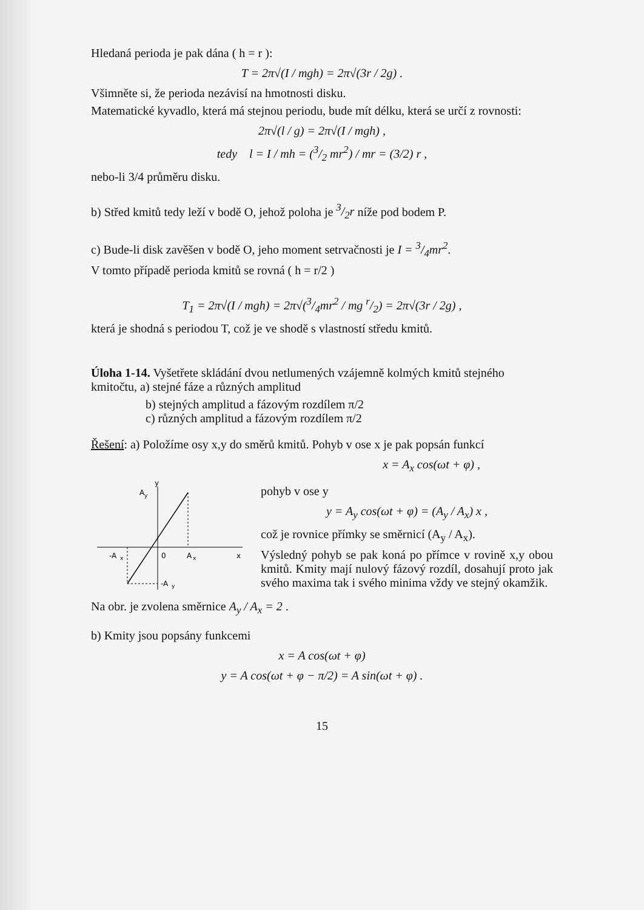Hledaná perioda je pak dána ( h = r ):
T = 2π√(I / mgh) = 2π√(3r / 2g) .
Všimněte si, že perioda nezávisí na hmotnosti disku.
Matematické kyvadlo, která má stejnou periodu, bude mít délku, která se určí z rovnosti:
2π√(l / g) = 2π√(I / mgh) ,
tedy l = I / mh = (3/2 mr<sup>2</sup>) / mr = (3/2) r ,
nebo-li 3/4 průměru disku.
b) Střed kmitů tedy leží v bodě O, jehož poloha je 3/2r níže pod bodem P.
c) Bude-li disk zavěšen v bodě O, jeho moment setrvačnosti je I = 3/4mr<sup>2</sup>.
V tomto případě perioda kmitů se rovná ( h = r/2 )
T<sub>1</sub> = 2π√(I / mgh) = 2π√(3/4mr<sup>2</sup> / mg r/2) = 2π√(3r / 2g) ,
která je shodná s periodou T, což je ve shodě s vlastností středu kmitů.
Úloha 1-14. Vyšetřete skládání dvou netlumených vzájemně kolmých kmitů stejného kmitočtu, a) stejné fáze a různých amplitud
b) stejných amplitud a fázovým rozdílem π/2
c) různých amplitud a fázovým rozdílem π/2
Řešení: a) Položíme osy x,y do směrů kmitů. Pohyb v ose x je pak popsán funkcí
x = A<sub>x</sub> cos(ωt + φ) ,
y
A
y
-A
x
0
A
x
x
-A
y
pohyb v ose y
y = A<sub>y</sub> cos(ωt + φ) = (A<sub>y</sub> / A<sub>x</sub>) x ,
což je rovnice přímky se směrnicí (A<sub>y</sub> / A<sub>x</sub>).
Výsledný pohyb se pak koná po přímce v rovině x,y obou kmitů. Kmity mají nulový fázový rozdíl, dosahují proto jak svého maxima tak i svého minima vždy ve stejný okamžik.
Na obr. je zvolena směrnice A<sub>y</sub> / A<sub>x</sub> = 2 .
b) Kmity jsou popsány funkcemi
x = A cos(ωt + φ)
y = A cos(ωt + φ − π/2) = A sin(ωt + φ) .
15